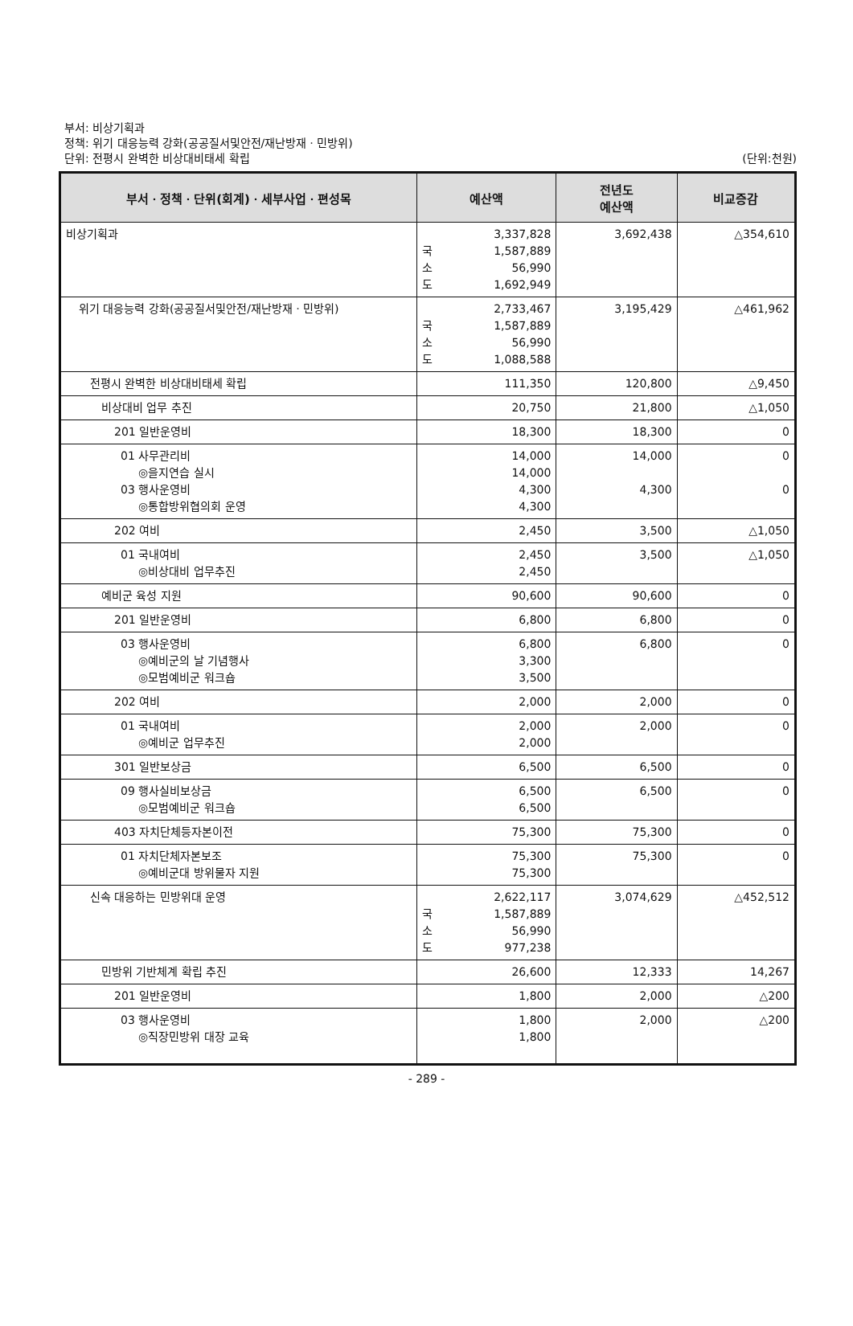부서: 비상기획과
정책: 위기 대응능력 강화(공공질서및안전/재난방재ㆍ민방위)
단위: 전평시 완벽한 비상대비태세 확립
(단위:천원)
| 부서ㆍ정책ㆍ단위(회계)ㆍ세부사업ㆍ편성목 | 예산액 | 전년도 예산액 | 비교증감 |
| --- | --- | --- | --- |
| 비상기획과 | 3,337,828 국 1,587,889 소 56,990 도 1,692,949 | 3,692,438 | △354,610 |
| 위기 대응능력 강화(공공질서및안전/재난방재ㆍ민방위) | 2,733,467 국 1,587,889 소 56,990 도 1,088,588 | 3,195,429 | △461,962 |
| 전평시 완벽한 비상대비태세 확립 | 111,350 | 120,800 | △9,450 |
| 비상대비 업무 추진 | 20,750 | 21,800 | △1,050 |
| 201 일반운영비 | 18,300 | 18,300 | 0 |
| 01 사무관리비 ◎을지연습 실시 03 행사운영비 ◎통합방위협의회 운영 | 14,000 14,000 4,300 4,300 | 14,000 4,300 | 0 0 |
| 202 여비 | 2,450 | 3,500 | △1,050 |
| 01 국내여비 ◎비상대비 업무추진 | 2,450 2,450 | 3,500 | △1,050 |
| 예비군 육성 지원 | 90,600 | 90,600 | 0 |
| 201 일반운영비 | 6,800 | 6,800 | 0 |
| 03 행사운영비 ◎예비군의 날 기념행사 ◎모범예비군 워크숍 | 6,800 3,300 3,500 | 6,800 | 0 |
| 202 여비 | 2,000 | 2,000 | 0 |
| 01 국내여비 ◎예비군 업무추진 | 2,000 2,000 | 2,000 | 0 |
| 301 일반보상금 | 6,500 | 6,500 | 0 |
| 09 행사실비보상금 ◎모범예비군 워크숍 | 6,500 6,500 | 6,500 | 0 |
| 403 자치단체등자본이전 | 75,300 | 75,300 | 0 |
| 01 자치단체자본보조 ◎예비군대 방위물자 지원 | 75,300 75,300 | 75,300 | 0 |
| 신속 대응하는 민방위대 운영 | 2,622,117 국 1,587,889 소 56,990 도 977,238 | 3,074,629 | △452,512 |
| 민방위 기반체계 확립 추진 | 26,600 | 12,333 | 14,267 |
| 201 일반운영비 | 1,800 | 2,000 | △200 |
| 03 행사운영비 ◎직장민방위 대장 교육 | 1,800 1,800 | 2,000 | △200 |
- 289 -